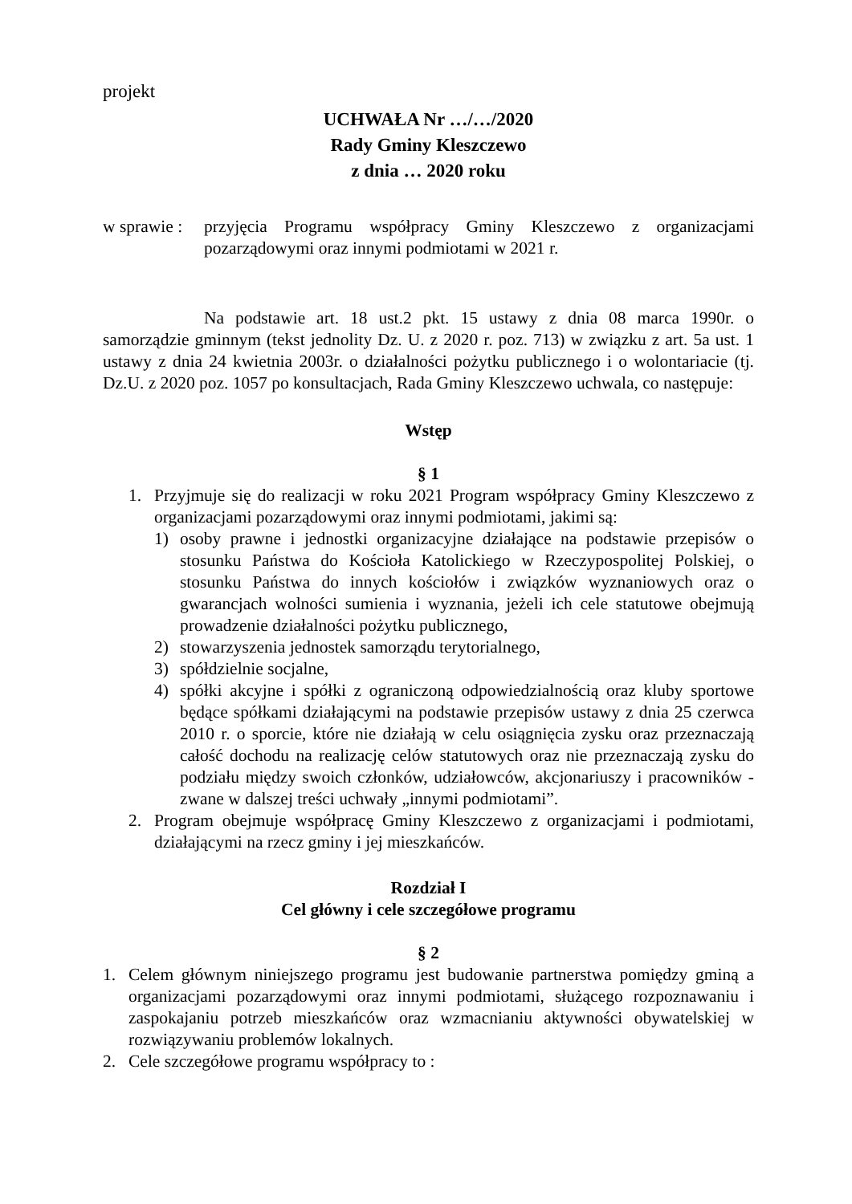projekt
UCHWAŁA Nr …/…/2020
Rady Gminy Kleszczewo
z dnia … 2020 roku
w sprawie : przyjęcia Programu współpracy Gminy Kleszczewo z organizacjami pozarządowymi oraz innymi podmiotami w 2021 r.
Na podstawie art. 18 ust.2 pkt. 15 ustawy z dnia 08 marca 1990r. o samorządzie gminnym (tekst jednolity Dz. U. z 2020 r. poz. 713) w związku z art. 5a ust. 1 ustawy z dnia 24 kwietnia 2003r. o działalności pożytku publicznego i o wolontariacie (tj. Dz.U. z 2020 poz. 1057 po konsultacjach, Rada Gminy Kleszczewo uchwala, co następuje:
Wstęp
§ 1
1. Przyjmuje się do realizacji w roku 2021 Program współpracy Gminy Kleszczewo z organizacjami pozarządowymi oraz innymi podmiotami, jakimi są:
1) osoby prawne i jednostki organizacyjne działające na podstawie przepisów o stosunku Państwa do Kościoła Katolickiego w Rzeczypospolitej Polskiej, o stosunku Państwa do innych kościołów i związków wyznaniowych oraz o gwarancjach wolności sumienia i wyznania, jeżeli ich cele statutowe obejmują prowadzenie działalności pożytku publicznego,
2) stowarzyszenia jednostek samorządu terytorialnego,
3) spółdzielnie socjalne,
4) spółki akcyjne i spółki z ograniczoną odpowiedzialnością oraz kluby sportowe będące spółkami działającymi na podstawie przepisów ustawy z dnia 25 czerwca 2010 r. o sporcie, które nie działają w celu osiągnięcia zysku oraz przeznaczają całość dochodu na realizację celów statutowych oraz nie przeznaczają zysku do podziału między swoich członków, udziałowców, akcjonariuszy i pracowników - zwane w dalszej treści uchwały „innymi podmiotami”.
2. Program obejmuje współpracę Gminy Kleszczewo z organizacjami i podmiotami, działającymi na rzecz gminy i jej mieszkańców.
Rozdział I
Cel główny i cele szczegółowe programu
§ 2
1. Celem głównym niniejszego programu jest budowanie partnerstwa pomiędzy gminą a organizacjami pozarządowymi oraz innymi podmiotami, służącego rozpoznawaniu i zaspokajaniu potrzeb mieszkańców oraz wzmacnianiu aktywności obywatelskiej w rozwiązywaniu problemów lokalnych.
2. Cele szczegółowe programu współpracy to :